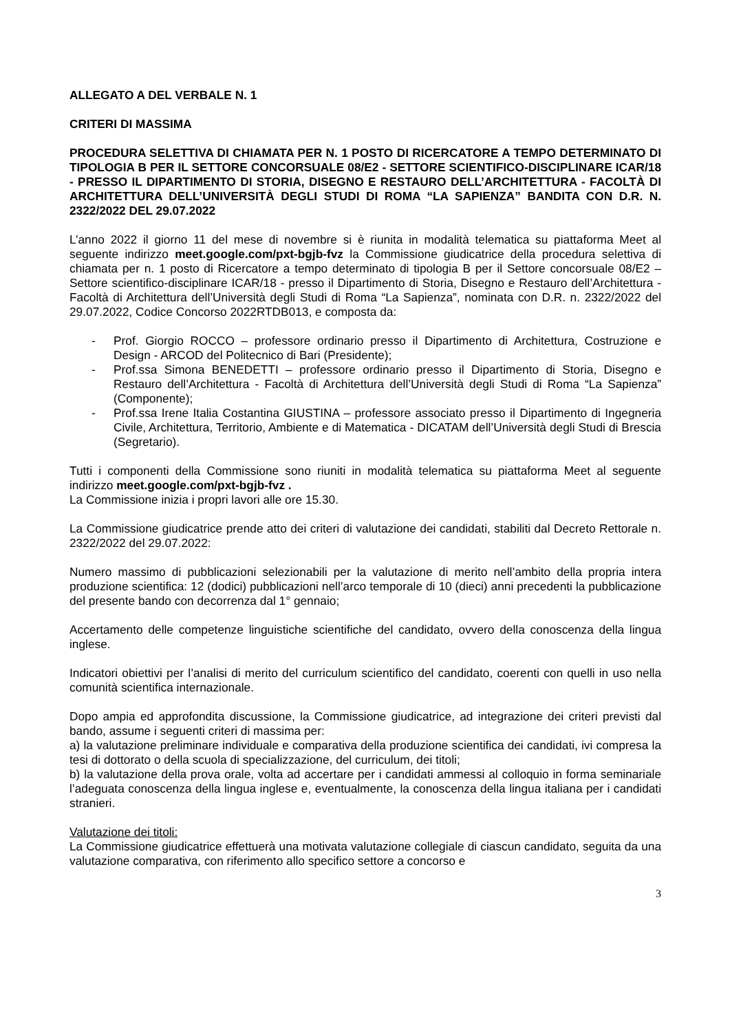ALLEGATO A DEL VERBALE N. 1
CRITERI DI MASSIMA
PROCEDURA SELETTIVA DI CHIAMATA PER N. 1 POSTO DI RICERCATORE A TEMPO DETERMINATO DI TIPOLOGIA B PER IL SETTORE CONCORSUALE 08/E2 - SETTORE SCIENTIFICO-DISCIPLINARE ICAR/18 - PRESSO IL DIPARTIMENTO DI STORIA, DISEGNO E RESTAURO DELL’ARCHITETTURA - FACOLTÀ DI ARCHITETTURA DELL’UNIVERSITÀ DEGLI STUDI DI ROMA “LA SAPIENZA” BANDITA CON D.R. N. 2322/2022 DEL 29.07.2022
L’anno 2022 il giorno 11 del mese di novembre si è riunita in modalità telematica su piattaforma Meet al seguente indirizzo meet.google.com/pxt-bgjb-fvz la Commissione giudicatrice della procedura selettiva di chiamata per n. 1 posto di Ricercatore a tempo determinato di tipologia B per il Settore concorsuale 08/E2 – Settore scientifico-disciplinare ICAR/18 - presso il Dipartimento di Storia, Disegno e Restauro dell’Architettura - Facoltà di Architettura dell’Università degli Studi di Roma “La Sapienza”, nominata con D.R. n. 2322/2022 del 29.07.2022, Codice Concorso 2022RTDB013, e composta da:
- Prof. Giorgio ROCCO – professore ordinario presso il Dipartimento di Architettura, Costruzione e Design - ARCOD del Politecnico di Bari (Presidente);
- Prof.ssa Simona BENEDETTI – professore ordinario presso il Dipartimento di Storia, Disegno e Restauro dell’Architettura - Facoltà di Architettura dell’Università degli Studi di Roma “La Sapienza” (Componente);
- Prof.ssa Irene Italia Costantina GIUSTINA – professore associato presso il Dipartimento di Ingegneria Civile, Architettura, Territorio, Ambiente e di Matematica - DICATAM dell’Università degli Studi di Brescia (Segretario).
Tutti i componenti della Commissione sono riuniti in modalità telematica su piattaforma Meet al seguente indirizzo meet.google.com/pxt-bgjb-fvz .
La Commissione inizia i propri lavori alle ore 15.30.
La Commissione giudicatrice prende atto dei criteri di valutazione dei candidati, stabiliti dal Decreto Rettorale n. 2322/2022 del 29.07.2022:
Numero massimo di pubblicazioni selezionabili per la valutazione di merito nell’ambito della propria intera produzione scientifica: 12 (dodici) pubblicazioni nell’arco temporale di 10 (dieci) anni precedenti la pubblicazione del presente bando con decorrenza dal 1° gennaio;
Accertamento delle competenze linguistiche scientifiche del candidato, ovvero della conoscenza della lingua inglese.
Indicatori obiettivi per l’analisi di merito del curriculum scientifico del candidato, coerenti con quelli in uso nella comunità scientifica internazionale.
Dopo ampia ed approfondita discussione, la Commissione giudicatrice, ad integrazione dei criteri previsti dal bando, assume i seguenti criteri di massima per:
a) la valutazione preliminare individuale e comparativa della produzione scientifica dei candidati, ivi compresa la tesi di dottorato o della scuola di specializzazione, del curriculum, dei titoli;
b) la valutazione della prova orale, volta ad accertare per i candidati ammessi al colloquio in forma seminariale l’adeguata conoscenza della lingua inglese e, eventualmente, la conoscenza della lingua italiana per i candidati stranieri.
Valutazione dei titoli:
La Commissione giudicatrice effettuerà una motivata valutazione collegiale di ciascun candidato, seguita da una valutazione comparativa, con riferimento allo specifico settore a concorso e
3